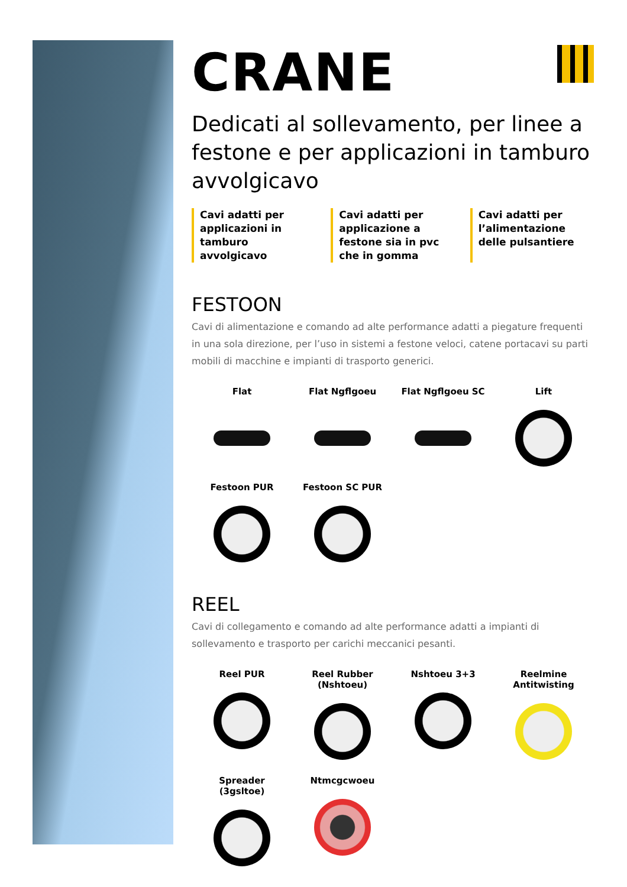CRANE
Dedicati al sollevamento, per linee a festone e per applicazioni in tamburo avvolgicavo
Cavi adatti per applicazioni in tamburo avvolgicavo
Cavi adatti per applicazione a festone sia in pvc che in gomma
Cavi adatti per l’alimentazione delle pulsantiere
FESTOON
Cavi di alimentazione e comando ad alte performance adatti a piegature frequenti in una sola direzione, per l’uso in sistemi a festone veloci, catene portacavi su parti mobili di macchine e impianti di trasporto generici.
Flat
Flat Ngflgoeu
Flat Ngflgoeu SC
Lift
Festoon PUR
Festoon SC PUR
REEL
Cavi di collegamento e comando ad alte performance adatti a impianti di sollevamento e trasporto per carichi meccanici pesanti.
Reel PUR
Reel Rubber
(Nshtoeu)
Nshtoeu 3+3
Reelmine
Antitwisting
Spreader
(3gsltoe)
Ntmcgcwoeu